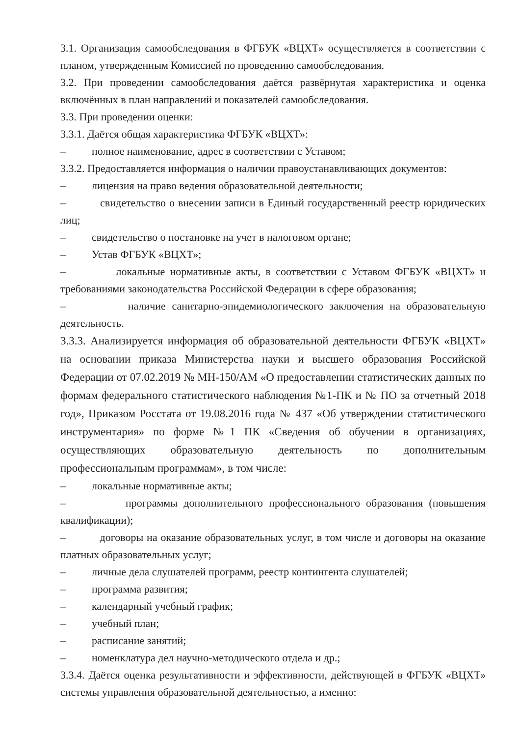3.1. Организация самообследования в ФГБУК «ВЦХТ» осуществляется в соответствии с планом, утвержденным Комиссией по проведению самообследования.
3.2. При проведении самообследования даётся развёрнутая характеристика и оценка включённых в план направлений и показателей самообследования.
3.3. При проведении оценки:
3.3.1. Даётся общая характеристика ФГБУК «ВЦХТ»:
– полное наименование, адрес в соответствии с Уставом;
3.3.2. Предоставляется информация о наличии правоустанавливающих документов:
– лицензия на право ведения образовательной деятельности;
– свидетельство о внесении записи в Единый государственный реестр юридических лиц;
– свидетельство о постановке на учет в налоговом органе;
– Устав ФГБУК «ВЦХТ»;
– локальные нормативные акты, в соответствии с Уставом ФГБУК «ВЦХТ» и требованиями законодательства Российской Федерации в сфере образования;
– наличие санитарно-эпидемиологического заключения на образовательную деятельность.
3.3.3. Анализируется информация об образовательной деятельности ФГБУК «ВЦХТ» на основании приказа Министерства науки и высшего образования Российской Федерации от 07.02.2019 № МН-150/АМ «О предоставлении статистических данных по формам федерального статистического наблюдения №1-ПК и № ПО за отчетный 2018 год», Приказом Росстата от 19.08.2016 года № 437 «Об утверждении статистического инструментария» по форме №1 ПК «Сведения об обучении в организациях, осуществляющих образовательную деятельность по дополнительным профессиональным программам», в том числе:
– локальные нормативные акты;
– программы дополнительного профессионального образования (повышения квалификации);
– договоры на оказание образовательных услуг, в том числе и договоры на оказание платных образовательных услуг;
– личные дела слушателей программ, реестр контингента слушателей;
– программа развития;
– календарный учебный график;
– учебный план;
– расписание занятий;
– номенклатура дел научно-методического отдела и др.;
3.3.4. Даётся оценка результативности и эффективности, действующей в ФГБУК «ВЦХТ» системы управления образовательной деятельностью, а именно: